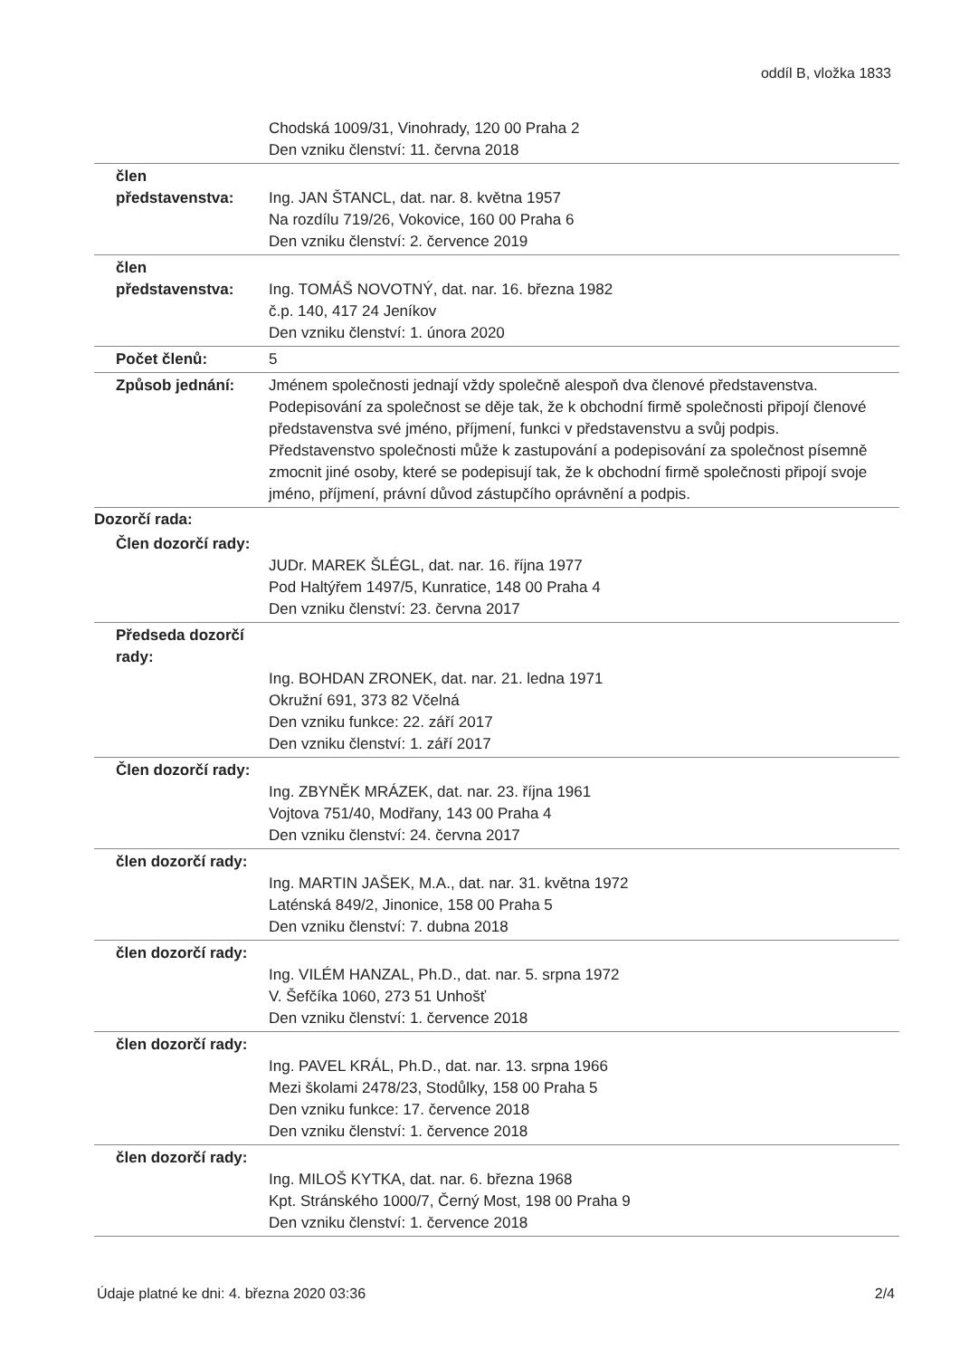oddíl B, vložka 1833
Chodská 1009/31, Vinohrady, 120 00 Praha 2
Den vzniku členství: 11. června 2018
člen představenstva:
Ing. JAN ŠTANCL, dat. nar. 8. května 1957
Na rozdílu 719/26, Vokovice, 160 00 Praha 6
Den vzniku členství: 2. července 2019
člen představenstva:
Ing. TOMÁŠ NOVOTNÝ, dat. nar. 16. března 1982
č.p. 140, 417 24 Jeníkov
Den vzniku členství: 1. února 2020
Počet členů: 5
Způsob jednání: Jménem společnosti jednají vždy společně alespoň dva členové představenstva. Podepisování za společnost se děje tak, že k obchodní firmě společnosti připojí členové představenstva své jméno, příjmení, funkci v představenstvu a svůj podpis.
Představenstvo společnosti může k zastupování a podepisování za společnost písemně zmocnit jiné osoby, které se podepisují tak, že k obchodní firmě společnosti připojí svoje jméno, příjmení, právní důvod zástupčího oprávnění a podpis.
Dozorčí rada:
Člen dozorčí rady:
JUDr. MAREK ŠLÉGL, dat. nar. 16. října 1977
Pod Haltýřem 1497/5, Kunratice, 148 00 Praha 4
Den vzniku členství: 23. června 2017
Předseda dozorčí rady:
Ing. BOHDAN ZRONEK, dat. nar. 21. ledna 1971
Okružní 691, 373 82 Včelná
Den vzniku funkce: 22. září 2017
Den vzniku členství: 1. září 2017
Člen dozorčí rady:
Ing. ZBYNĚK MRÁZEK, dat. nar. 23. října 1961
Vojtova 751/40, Modřany, 143 00 Praha 4
Den vzniku členství: 24. června 2017
člen dozorčí rady:
Ing. MARTIN JAŠEK, M.A., dat. nar. 31. května 1972
Laténská 849/2, Jinonice, 158 00 Praha 5
Den vzniku členství: 7. dubna 2018
člen dozorčí rady:
Ing. VILÉM HANZAL, Ph.D., dat. nar. 5. srpna 1972
V. Šefčíka 1060, 273 51 Unhošť
Den vzniku členství: 1. července 2018
člen dozorčí rady:
Ing. PAVEL KRÁL, Ph.D., dat. nar. 13. srpna 1966
Mezi školami 2478/23, Stodůlky, 158 00 Praha 5
Den vzniku funkce: 17. července 2018
Den vzniku členství: 1. července 2018
člen dozorčí rady:
Ing. MILOŠ KYTKA, dat. nar. 6. března 1968
Kpt. Stránského 1000/7, Černý Most, 198 00 Praha 9
Den vzniku členství: 1. července 2018
Údaje platné ke dni: 4. března 2020 03:36 2/4